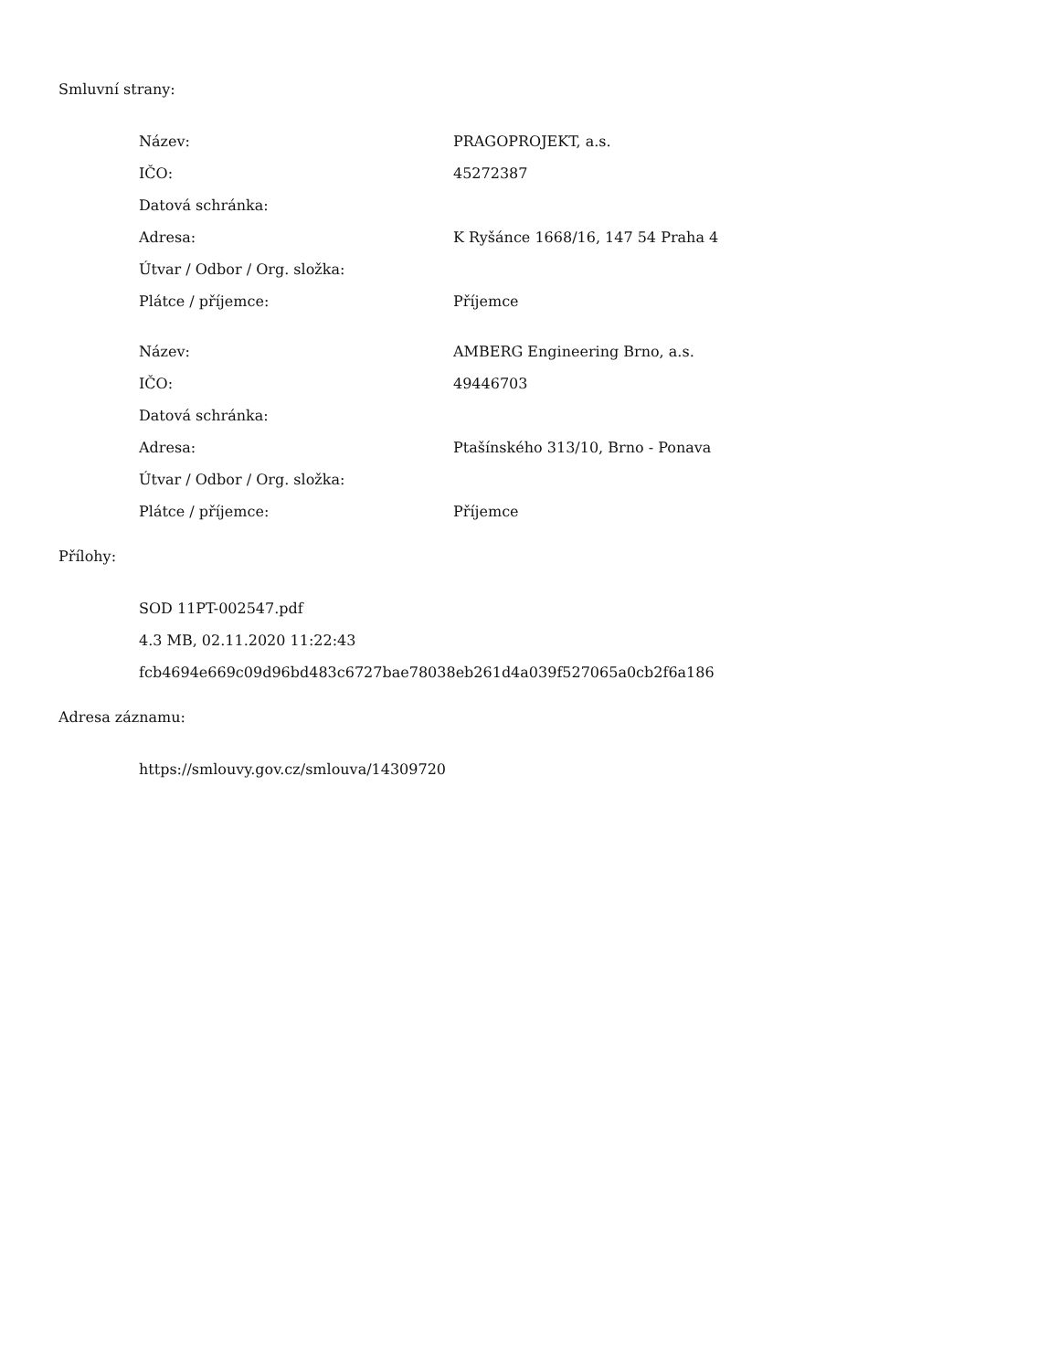Smluvní strany:
| Název: | PRAGOPROJEKT, a.s. |
| IČO: | 45272387 |
| Datová schránka: | |
| Adresa: | K Ryšánce 1668/16, 147 54 Praha 4 |
| Útvar / Odbor / Org. složka: | |
| Plátce / příjemce: | Příjemce |
| Název: | AMBERG Engineering Brno, a.s. |
| IČO: | 49446703 |
| Datová schránka: | |
| Adresa: | Ptašínského 313/10, Brno - Ponava |
| Útvar / Odbor / Org. složka: | |
| Plátce / příjemce: | Příjemce |
Přílohy:
SOD 11PT-002547.pdf
4.3 MB, 02.11.2020 11:22:43
fcb4694e669c09d96bd483c6727bae78038eb261d4a039f527065a0cb2f6a186
Adresa záznamu:
https://smlouvy.gov.cz/smlouva/14309720